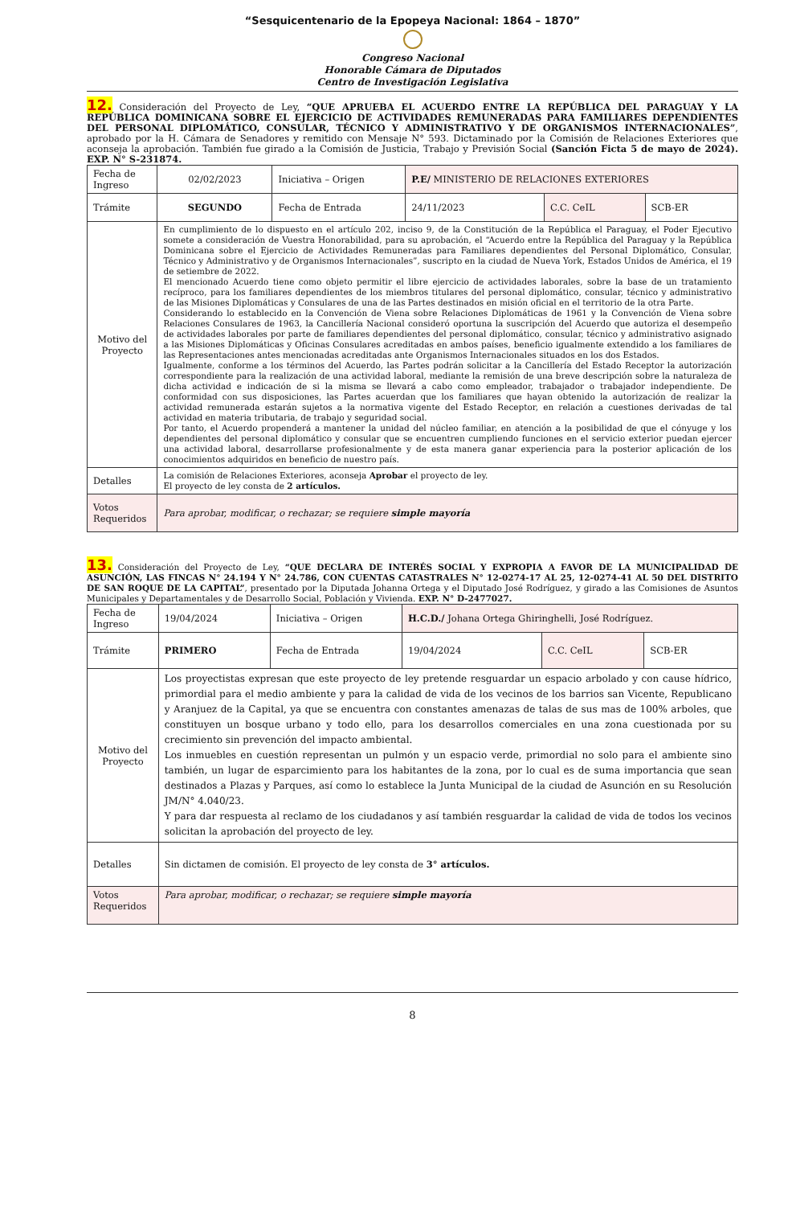“Sesquicentenario de la Epopeya Nacional: 1864 – 1870”
Congreso Nacional
Honorable Cámara de Diputados
Centro de Investigación Legislativa
12. Consideración del Proyecto de Ley, “QUE APRUEBA EL ACUERDO ENTRE LA REPÚBLICA DEL PARAGUAY Y LA REPÚBLICA DOMINICANA SOBRE EL EJERCICIO DE ACTIVIDADES REMUNERADAS PARA FAMILIARES DEPENDIENTES DEL PERSONAL DIPLOMÁTICO, CONSULAR, TÉCNICO Y ADMINISTRATIVO Y DE ORGANISMOS INTERNACIONALES”, aprobado por la H. Cámara de Senadores y remitido con Mensaje N° 593. Dictaminado por la Comisión de Relaciones Exteriores que aconseja la aprobación. También fue girado a la Comisión de Justicia, Trabajo y Previsión Social (Sanción Ficta 5 de mayo de 2024). EXP. N° S-231874.
| Fecha de Ingreso | 02/02/2023 | Iniciativa – Origen | P.E/ MINISTERIO DE RELACIONES EXTERIORES | | |
| Trámite | SEGUNDO | Fecha de Entrada | 24/11/2023 | C.C. CeIL | SCB-ER |
| Motivo del Proyecto | En cumplimiento de lo dispuesto en el artículo 202, inciso 9, de la Constitución de la República el Paraguay, el Poder Ejecutivo somete a consideración de Vuestra Honorabilidad, para su aprobación, el “Acuerdo entre la República del Paraguay y la República Dominicana sobre el Ejercicio de Actividades Remuneradas para Familiares dependientes del Personal Diplomático, Consular, Técnico y Administrativo y de Organismos Internacionales”, suscripto en la ciudad de Nueva York, Estados Unidos de América, el 19 de setiembre de 2022. El mencionado Acuerdo tiene como objeto permitir el libre ejercicio de actividades laborales, sobre la base de un tratamiento recíproco, para los familiares dependientes de los miembros titulares del personal diplomático, consular, técnico y administrativo de las Misiones Diplomáticas y Consulares de una de las Partes destinados en misión oficial en el territorio de la otra Parte. Considerando lo establecido en la Convención de Viena sobre Relaciones Diplomáticas de 1961 y la Convención de Viena sobre Relaciones Consulares de 1963, la Cancillería Nacional consideró oportuna la suscripción del Acuerdo que autoriza el desempeño de actividades laborales por parte de familiares dependientes del personal diplomático, consular, técnico y administrativo asignado a las Misiones Diplomáticas y Oficinas Consulares acreditadas en ambos países, beneficio igualmente extendido a los familiares de las Representaciones antes mencionadas acreditadas ante Organismos Internacionales situados en los dos Estados. Igualmente, conforme a los términos del Acuerdo, las Partes podrán solicitar a la Cancillería del Estado Receptor la autorización correspondiente para la realización de una actividad laboral, mediante la remisión de una breve descripción sobre la naturaleza de dicha actividad e indicación de si la misma se llevará a cabo como empleador, trabajador o trabajador independiente. De conformidad con sus disposiciones, las Partes acuerdan que los familiares que hayan obtenido la autorización de realizar la actividad remunerada estarán sujetos a la normativa vigente del Estado Receptor, en relación a cuestiones derivadas de tal actividad en materia tributaria, de trabajo y seguridad social. Por tanto, el Acuerdo propenderá a mantener la unidad del núcleo familiar, en atención a la posibilidad de que el cónyuge y los dependientes del personal diplomático y consular que se encuentren cumpliendo funciones en el servicio exterior puedan ejercer una actividad laboral, desarrollarse profesionalmente y de esta manera ganar experiencia para la posterior aplicación de los conocimientos adquiridos en beneficio de nuestro país. | | | | |
| Detalles | La comisión de Relaciones Exteriores, aconseja Aprobar el proyecto de ley. El proyecto de ley consta de 2 artículos. | | | | |
| Votos Requeridos | Para aprobar, modificar, o rechazar; se requiere simple mayoría | | | | |
13. Consideración del Proyecto de Ley, “QUE DECLARA DE INTERÉS SOCIAL Y EXPROPIA A FAVOR DE LA MUNICIPALIDAD DE ASUNCIÓN, LAS FINCAS N° 24.194 Y N° 24.786, CON CUENTAS CATASTRALES N° 12-0274-17 AL 25, 12-0274-41 AL 50 DEL DISTRITO DE SAN ROQUE DE LA CAPITAL”, presentado por la Diputada Johanna Ortega y el Diputado José Rodríguez, y girado a las Comisiones de Asuntos Municipales y Departamentales y de Desarrollo Social, Población y Vivienda. EXP. N° D-2477027.
| Fecha de Ingreso | 19/04/2024 | Iniciativa – Origen | H.C.D./ Johana Ortega Ghiringhelli, José Rodríguez. | | |
| Trámite | PRIMERO | Fecha de Entrada | 19/04/2024 | C.C. CeIL | SCB-ER |
| Motivo del Proyecto | Los proyectistas expresan que este proyecto de ley pretende resguardar un espacio arbolado y con cause hídrico, primordial para el medio ambiente y para la calidad de vida de los vecinos de los barrios san Vicente, Republicano y Aranjuez de la Capital, ya que se encuentra con constantes amenazas de talas de sus mas de 100% arboles, que constituyen un bosque urbano y todo ello, para los desarrollos comerciales en una zona cuestionada por su crecimiento sin prevención del impacto ambiental. Los inmuebles en cuestión representan un pulmón y un espacio verde, primordial no solo para el ambiente sino también, un lugar de esparcimiento para los habitantes de la zona, por lo cual es de suma importancia que sean destinados a Plazas y Parques, así como lo establece la Junta Municipal de la ciudad de Asunción en su Resolución JM/N° 4.040/23. Y para dar respuesta al reclamo de los ciudadanos y así también resguardar la calidad de vida de todos los vecinos solicitan la aprobación del proyecto de ley. | | | | |
| Detalles | Sin dictamen de comisión. El proyecto de ley consta de 3° artículos. | | | | |
| Votos Requeridos | Para aprobar, modificar, o rechazar; se requiere simple mayoría | | | | |
8